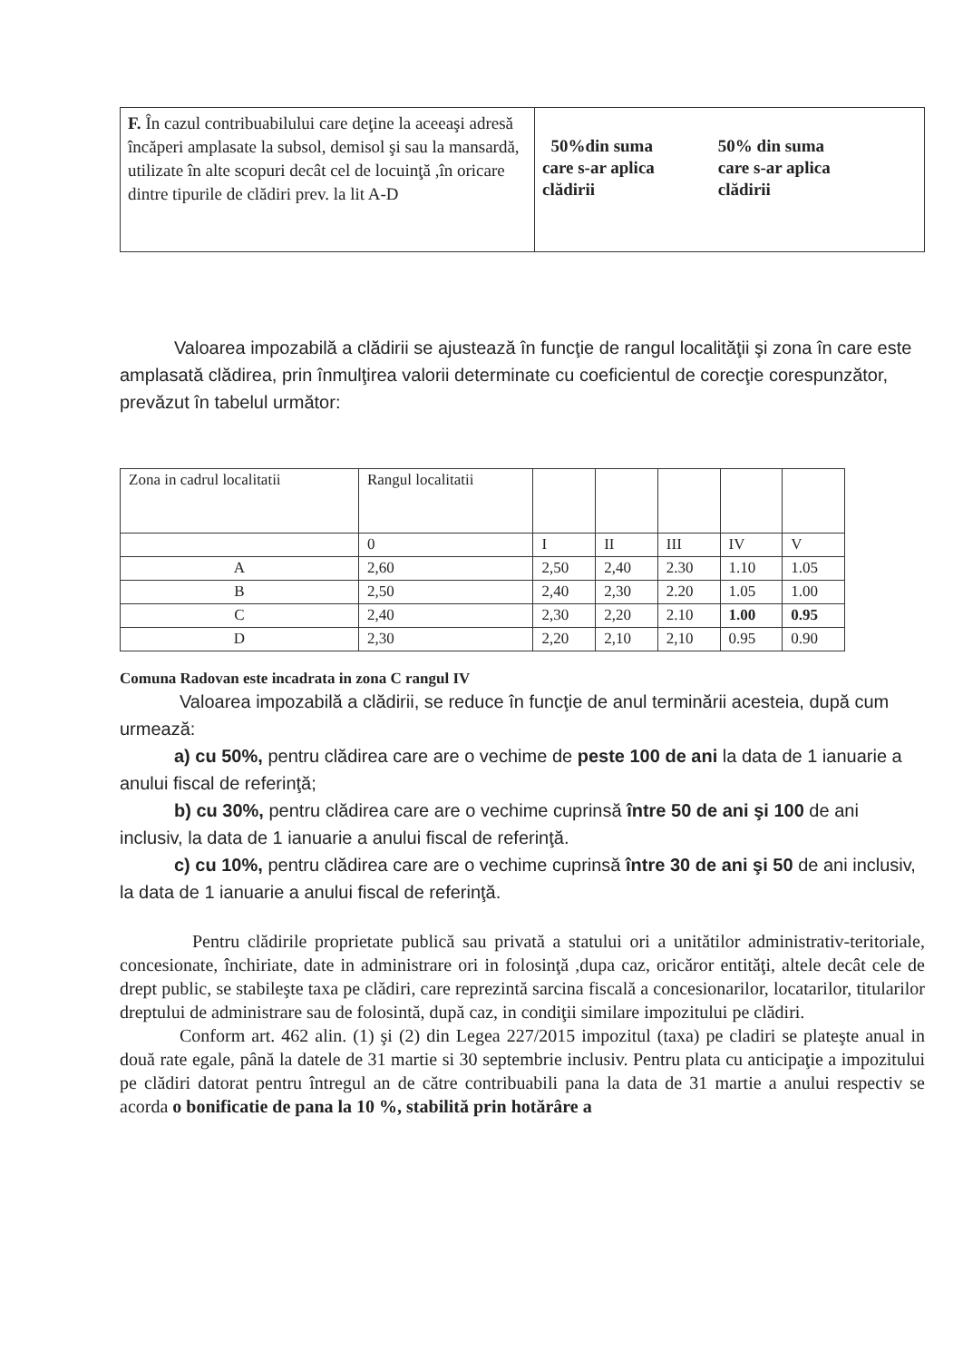| F. În cazul contribuabilului care deţine la aceeaşi adresă încăperi amplasate la subsol, demisol şi sau la mansardă, utilizate în alte scopuri decât cel de locuinţă ,în oricare dintre tipurile de clădiri prev. la lit A-D | 50%din suma care s-ar aplica clădirii 50% din suma care s-ar aplica clădirii |
Valoarea impozabilă a clădirii se ajustează în funcţie de rangul localităţii şi zona în care este amplasată clădirea, prin înmulţirea valorii determinate cu coeficientul de corecţie corespunzător, prevăzut în tabelul următor:
| Zona in cadrul localitatii | Rangul localitatii | | | | | |
| | 0 | I | II | III | IV | V |
| A | 2,60 | 2,50 | 2,40 | 2.30 | 1.10 | 1.05 |
| B | 2,50 | 2,40 | 2,30 | 2.20 | 1.05 | 1.00 |
| C | 2,40 | 2,30 | 2,20 | 2.10 | 1.00 | 0.95 |
| D | 2,30 | 2,20 | 2,10 | 2,10 | 0.95 | 0.90 |
Comuna Radovan este incadrata in zona C rangul IV
Valoarea impozabilă a clădirii, se reduce în funcţie de anul terminării acesteia, după cum urmează:
a) cu 50%, pentru clădirea care are o vechime de peste 100 de ani la data de 1 ianuarie a anului fiscal de referinţă;
b) cu 30%, pentru clădirea care are o vechime cuprinsă între 50 de ani şi 100 de ani inclusiv, la data de 1 ianuarie a anului fiscal de referinţă.
c) cu 10%, pentru clădirea care are o vechime cuprinsă între 30 de ani şi 50 de ani inclusiv, la data de 1 ianuarie a anului fiscal de referinţă.
Pentru clădirile proprietate publică sau privată a statului ori a unitătilor administrativ-teritoriale, concesionate, închiriate, date in administrare ori in folosinţă ,dupa caz, oricăror entităţi, altele decât cele de drept public, se stabileşte taxa pe clădiri, care reprezintă sarcina fiscală a concesionarilor, locatarilor, titularilor dreptului de administrare sau de folosintă, după caz, in condiţii similare impozitului pe clădiri.
Conform art. 462 alin. (1) şi (2) din Legea 227/2015 impozitul (taxa) pe cladiri se plateşte anual in două rate egale, până la datele de 31 martie si 30 septembrie inclusiv. Pentru plata cu anticipaţie a impozitului pe clădiri datorat pentru întregul an de către contribuabili pana la data de 31 martie a anului respectiv se acorda o bonificatie de pana la 10 %, stabilită prin hotărâre a